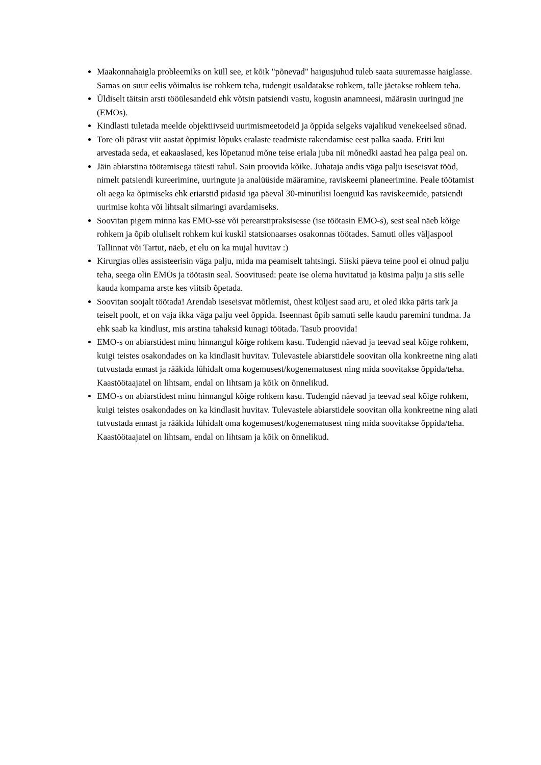Maakonnahaigla probleemiks on küll see, et kõik "põnevad" haigusjuhud tuleb saata suuremasse haiglasse. Samas on suur eelis võimalus ise rohkem teha, tudengit usaldatakse rohkem, talle jäetakse rohkem teha.
Üldiselt täitsin arsti tööülesandeid ehk võtsin patsiendi vastu, kogusin anamneesi, määrasin uuringud jne (EMOs).
Kindlasti tuletada meelde objektiivseid uurimismeetodeid ja õppida selgeks vajalikud venekeelsed sõnad.
Tore oli pärast viit aastat õppimist lõpuks eralaste teadmiste rakendamise eest palka saada. Eriti kui arvestada seda, et eakaaslased, kes lõpetanud mõne teise eriala juba nii mõnedki aastad hea palga peal on.
Jäin abiarstina töötamisega täiesti rahul. Sain proovida kõike. Juhataja andis väga palju iseseisvat tööd, nimelt patsiendi kureerimine, uuringute ja analüüside määramine, raviskeemi planeerimine. Peale töötamist oli aega ka õpimiseks ehk eriarstid pidasid iga päeval 30-minutilisi loenguid kas raviskeemide, patsiendi uurimise kohta või lihtsalt silmaringi avardamiseks.
Soovitan pigem minna kas EMO-sse või perearstipraksisesse (ise töötasin EMO-s), sest seal näeb kõige rohkem ja õpib oluliselt rohkem kui kuskil statsionaarses osakonnas töötades. Samuti olles väljaspool Tallinnat või Tartut, näeb, et elu on ka mujal huvitav :)
Kirurgias olles assisteerisin väga palju, mida ma peamiselt tahtsingi. Siiski päeva teine pool ei olnud palju teha, seega olin EMOs ja töötasin seal. Soovitused: peate ise olema huvitatud ja küsima palju ja siis selle kauda kompama arste kes viitsib õpetada.
Soovitan soojalt töötada! Arendab iseseisvat mõtlemist, ühest küljest saad aru, et oled ikka päris tark ja teiselt poolt, et on vaja ikka väga palju veel õppida. Iseennast õpib samuti selle kaudu paremini tundma. Ja ehk saab ka kindlust, mis arstina tahaksid kunagi töötada. Tasub proovida!
EMO-s on abiarstidest minu hinnangul kõige rohkem kasu. Tudengid näevad ja teevad seal kõige rohkem, kuigi teistes osakondades on ka kindlasit huvitav. Tulevastele abiarstidele soovitan olla konkreetne ning alati tutvustada ennast ja rääkida lühidalt oma kogemusest/kogenematusest ning mida soovitakse õppida/teha. Kaastöötaajatel on lihtsam, endal on lihtsam ja kõik on õnnelikud.
EMO-s on abiarstidest minu hinnangul kõige rohkem kasu. Tudengid näevad ja teevad seal kõige rohkem, kuigi teistes osakondades on ka kindlasit huvitav. Tulevastele abiarstidele soovitan olla konkreetne ning alati tutvustada ennast ja rääkida lühidalt oma kogemusest/kogenematusest ning mida soovitakse õppida/teha. Kaastöötaajatel on lihtsam, endal on lihtsam ja kõik on õnnelikud.